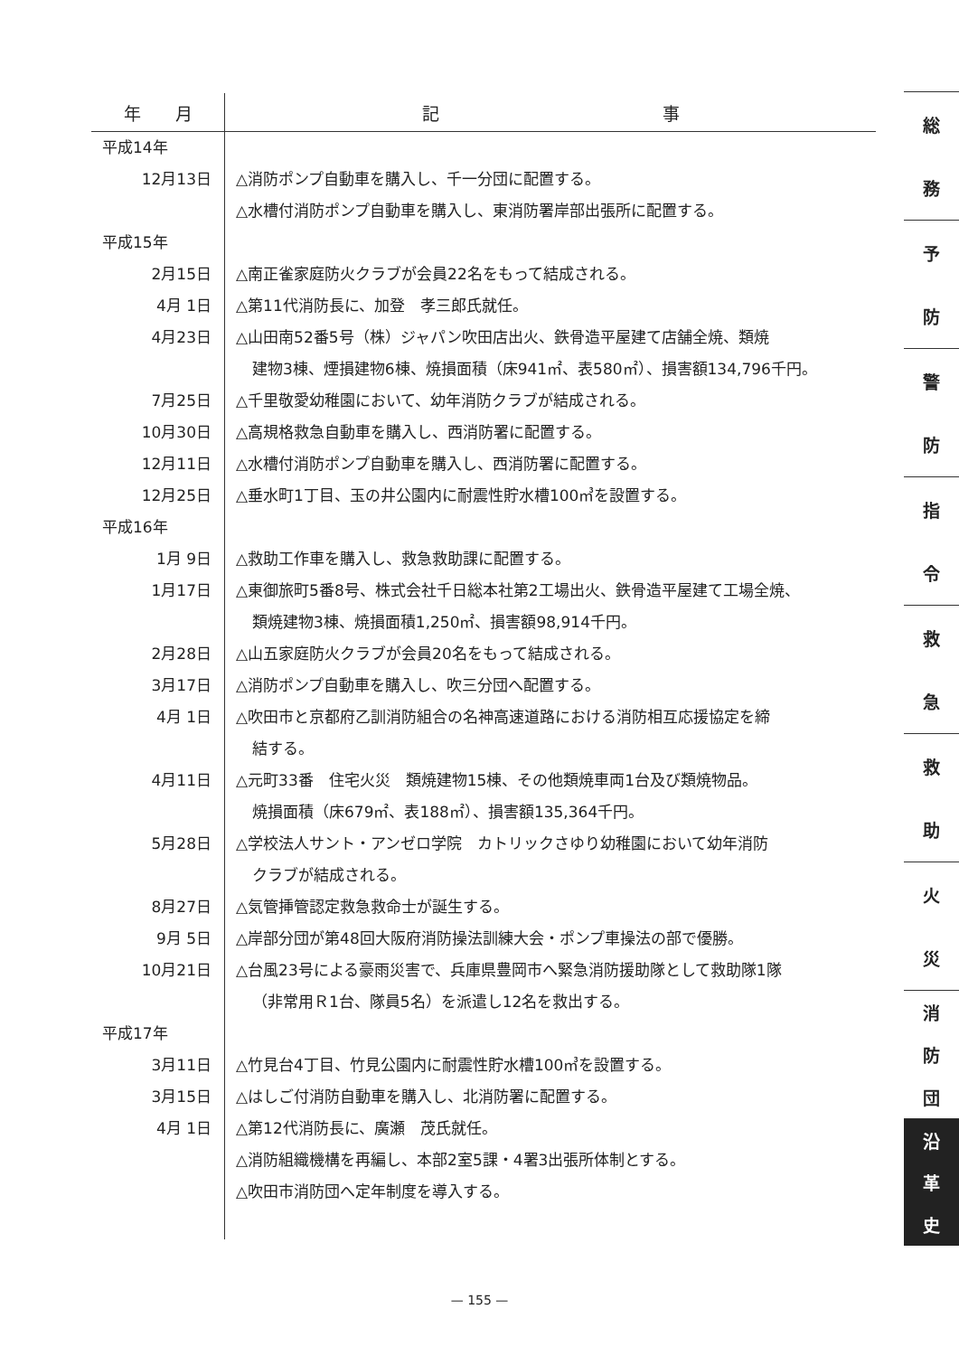| 年 月 | 記 事 |
| --- | --- |
| 平成14年 | |
| 12月13日 | △消防ポンプ自動車を購入し、千一分団に配置する。 |
| | △水槽付消防ポンプ自動車を購入し、東消防署岸部出張所に配置する。 |
| 平成15年 | |
| 2月15日 | △南正雀家庭防火クラブが会員22名をもって結成される。 |
| 4月 1日 | △第11代消防長に、加登 孝三郎氏就任。 |
| 4月23日 | △山田南52番5号（株）ジャパン吹田店出火、鉄骨造平屋建て店舗全焼、類焼 建物3棟、煙損建物6棟、焼損面積（床941㎡、表580㎡）、損害額134,796千円。 |
| 7月25日 | △千里敬愛幼稚園において、幼年消防クラブが結成される。 |
| 10月30日 | △高規格救急自動車を購入し、西消防署に配置する。 |
| 12月11日 | △水槽付消防ポンプ自動車を購入し、西消防署に配置する。 |
| 12月25日 | △垂水町1丁目、玉の井公園内に耐震性貯水槽100㎥を設置する。 |
| 平成16年 | |
| 1月 9日 | △救助工作車を購入し、救急救助課に配置する。 |
| 1月17日 | △東御旅町5番8号、株式会社千日総本社第2工場出火、鉄骨造平屋建て工場全焼、 類焼建物3棟、焼損面積1,250㎡、損害額98,914千円。 |
| 2月28日 | △山五家庭防火クラブが会員20名をもって結成される。 |
| 3月17日 | △消防ポンプ自動車を購入し、吹三分団へ配置する。 |
| 4月 1日 | △吹田市と京都府乙訓消防組合の名神高速道路における消防相互応援協定を締 結する。 |
| 4月11日 | △元町33番 住宅火災 類焼建物15棟、その他類焼車両1台及び類焼物品。 焼損面積（床679㎡、表188㎡）、損害額135,364千円。 |
| 5月28日 | △学校法人サント・アンゼロ学院 カトリックさゆり幼稚園において幼年消防 クラブが結成される。 |
| 8月27日 | △気管挿管認定救急救命士が誕生する。 |
| 9月 5日 | △岸部分団が第48回大阪府消防操法訓練大会・ポンプ車操法の部で優勝。 |
| 10月21日 | △台風23号による豪雨災害で、兵庫県豊岡市へ緊急消防援助隊として救助隊1隊 （非常用Ｒ1台、隊員5名）を派遣し12名を救出する。 |
| 平成17年 | |
| 3月11日 | △竹見台4丁目、竹見公園内に耐震性貯水槽100㎥を設置する。 |
| 3月15日 | △はしご付消防自動車を購入し、北消防署に配置する。 |
| 4月 1日 | △第12代消防長に、廣瀬 茂氏就任。 |
| | △消防組織機構を再編し、本部2室5課・4署3出張所体制とする。 |
| | △吹田市消防団へ定年制度を導入する。 |
総
務
予
防
警
防
指
令
救
急
救
助
火
災
消
防
団
沿
革
史
— 155 —